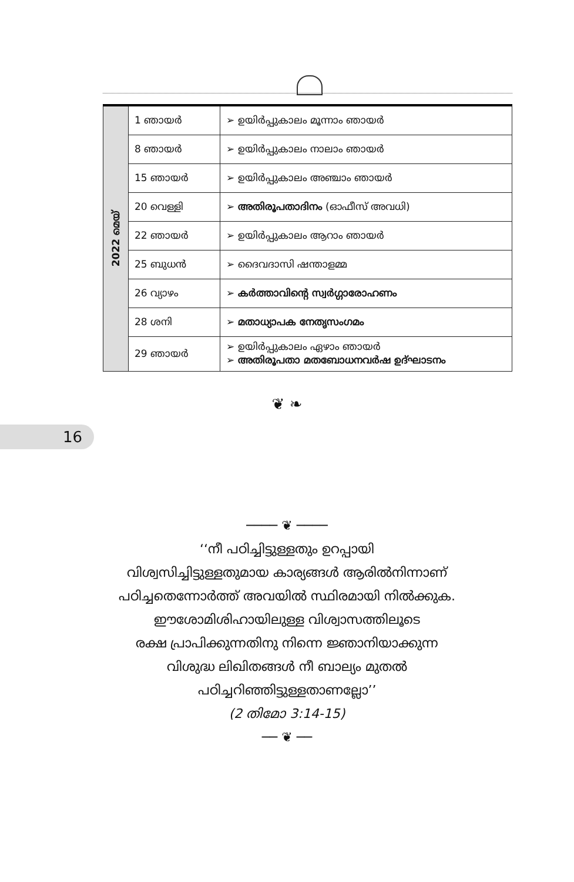| 2022 മെയ് | 1 ഞായർ | ➢ ഉയിർപ്പുകാലം മൂന്നാം ഞായർ |
| | 8 ഞായർ | ➢ ഉയിർപ്പുകാലം നാലാം ഞായർ |
| | 15 ഞായർ | ➢ ഉയിർപ്പുകാലം അഞ്ചാം ഞായർ |
| | 20 വെള്ളി | ➢ അതിരൂപതാദിനം (ഓഫീസ് അവധി) |
| | 22 ഞായർ | ➢ ഉയിർപ്പുകാലം ആറാം ഞായർ |
| | 25 ബുധൻ | ➢ ദൈവദാസി ഷന്താളമ്മ |
| | 26 വ്യാഴം | ➢ കർത്താവിന്റെ സ്വർഗ്ഗാരോഹണം |
| | 28 ശനി | ➢ മതാധ്യാപക നേതൃസംഗമം |
| | 29 ഞായർ | ➢ ഉയിർപ്പുകാലം ഏഴാം ഞായർ ➢ അതിരൂപതാ മതബോധനവർഷ ഉദ്ഘാടനം |
❦ ❧
16
──── ❦ ────
‘‘നീ പഠിച്ചിട്ടുള്ളതും ഉറപ്പായി
വിശ്വസിച്ചിട്ടുള്ളതുമായ കാര്യങ്ങൾ ആരിൽനിന്നാണ്
പഠിച്ചതെന്നോർത്ത് അവയിൽ സ്ഥിരമായി നിൽക്കുക.
ഈശോമിശിഹായിലുള്ള വിശ്വാസത്തിലൂടെ
രക്ഷ പ്രാപിക്കുന്നതിനു നിന്നെ ജ്ഞാനിയാക്കുന്ന
വിശുദ്ധ ലിഖിതങ്ങൾ നീ ബാല്യം മുതൽ
പഠിച്ചറിഞ്ഞിട്ടുള്ളതാണല്ലോ’’
(2 തിമോ 3:14-15)
── ❦ ──